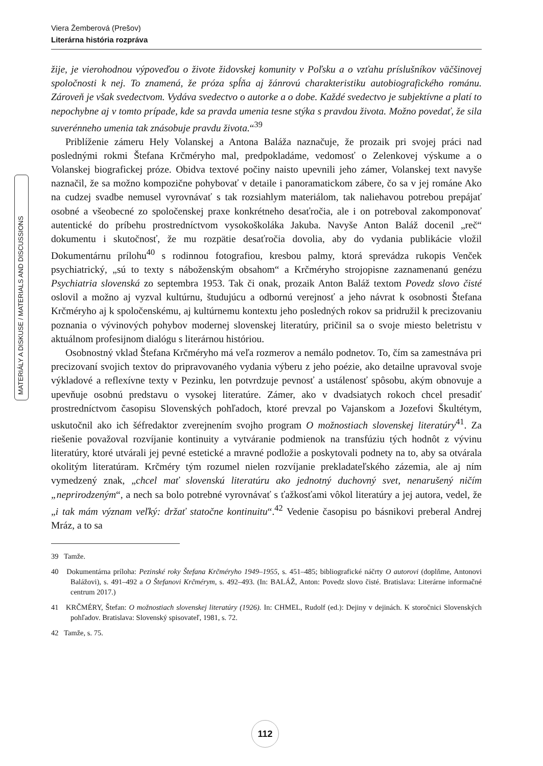Viera Žemberová (Prešov)
Literárna história rozpráva
MATERIÁLY A DISKUSE / MATERIALS AND DISCUSSIONS
žije, je vierohodnou výpoveďou o živote židovskej komunity v Poľsku a o vzťahu príslušníkov väčšinovej spoločnosti k nej. To znamená, že próza spĺňa aj žánrovú charakteristiku autobiografického románu. Zároveň je však svedectvom. Vydáva svedectvo o autorke a o dobe. Každé svedectvo je subjektívne a platí to nepochybne aj v tomto prípade, kde sa pravda umenia tesne stýka s pravdou života. Možno povedať, že sila suverénneho umenia tak znásobuje pravdu života.“<sup>39</sup>
Priblíženie zámeru Hely Volanskej a Antona Baláža naznačuje, že prozaik pri svojej práci nad poslednými rokmi Štefana Krčméryho mal, predpokladáme, vedomosť o Zelenkovej výskume a o Volanskej biografickej próze. Obidva textové počiny naisto upevnili jeho zámer, Volanskej text navyše naznačil, že sa možno kompozične pohybovať v detaile i panoramatickom zábere, čo sa v jej románe Ako na cudzej svadbe nemusel vyrovnávať s tak rozsiahlym materiálom, tak naliehavou potrebou prepájať osobné a všeobecné zo spoločenskej praxe konkrétneho desaťročia, ale i on potreboval zakomponovať autentické do príbehu prostredníctvom vysokoškoláka Jakuba. Navyše Anton Baláž docenil „reč“ dokumentu i skutočnosť, že mu rozpätie desaťročia dovolia, aby do vydania publikácie vložil Dokumentárnu prílohu<sup>40</sup> s rodinnou fotografiou, kresbou palmy, ktorá sprevádza rukopis Venček psychiatrický, „sú to texty s náboženským obsahom“ a Krčméryho strojopisne zaznamenanú genézu Psychiatria slovenská zo septembra 1953. Tak či onak, prozaik Anton Baláž textom Povedz slovo čisté oslovil a možno aj vyzval kultúrnu, študujúcu a odbornú verejnosť a jeho návrat k osobnosti Štefana Krčméryho aj k spoločenskému, aj kultúrnemu kontextu jeho posledných rokov sa pridružil k precizovaniu poznania o vývinových pohybov modernej slovenskej literatúry, pričinil sa o svoje miesto beletristu v aktuálnom profesijnom dialógu s literárnou históriou.
Osobnostný vklad Štefana Krčméryho má veľa rozmerov a nemálo podnetov. To, čím sa zamestnáva pri precizovaní svojich textov do pripravovaného vydania výberu z jeho poézie, ako detailne upravoval svoje výkladové a reflexívne texty v Pezinku, len potvrdzuje pevnosť a ustálenosť spôsobu, akým obnovuje a upevňuje osobnú predstavu o vysokej literatúre. Zámer, ako v dvadsiatych rokoch chcel presadiť prostredníctvom časopisu Slovenských pohľadoch, ktoré prevzal po Vajanskom a Jozefovi Škultétym, uskutočnil ako ich šéfredaktor zverejnením svojho program O možnostiach slovenskej literatúry<sup>41</sup>. Za riešenie považoval rozvíjanie kontinuity a vytváranie podmienok na transfúziu tých hodnôt z vývinu literatúry, ktoré utvárali jej pevné estetické a mravné podložie a poskytovali podnety na to, aby sa otvárala okolitým literatúram. Krčméry tým rozumel nielen rozvíjanie prekladateľského zázemia, ale aj ním vymedzený znak, „chcel mať slovenskú literatúru ako jednotný duchovný svet, nenarušený ničím „neprirodzeným“, a nech sa bolo potrebné vyrovnávať s ťažkosťami vôkol literatúry a jej autora, vedel, že „i tak mám význam veľký: držať statočne kontinuitu“.<sup>42</sup> Vedenie časopisu po básnikovi preberal Andrej Mráz, a to sa
39 Tamže.
40 Dokumentárna príloha: Pezinské roky Štefana Krčméryho 1949–1955, s. 451–485; bibliografické náčrty O autorovi (doplňme, Antonovi Balážovi), s. 491–492 a O Štefanovi Krčmérym, s. 492–493. (In: BALÁŽ, Anton: Povedz slovo čisté. Bratislava: Literárne informačné centrum 2017.)
41 KRČMÉRY, Štefan: O možnostiach slovenskej literatúry (1926). In: CHMEL, Rudolf (ed.): Dejiny v dejinách. K storočnici Slovenských pohľadov. Bratislava: Slovenský spisovateľ, 1981, s. 72.
42 Tamže, s. 75.
112